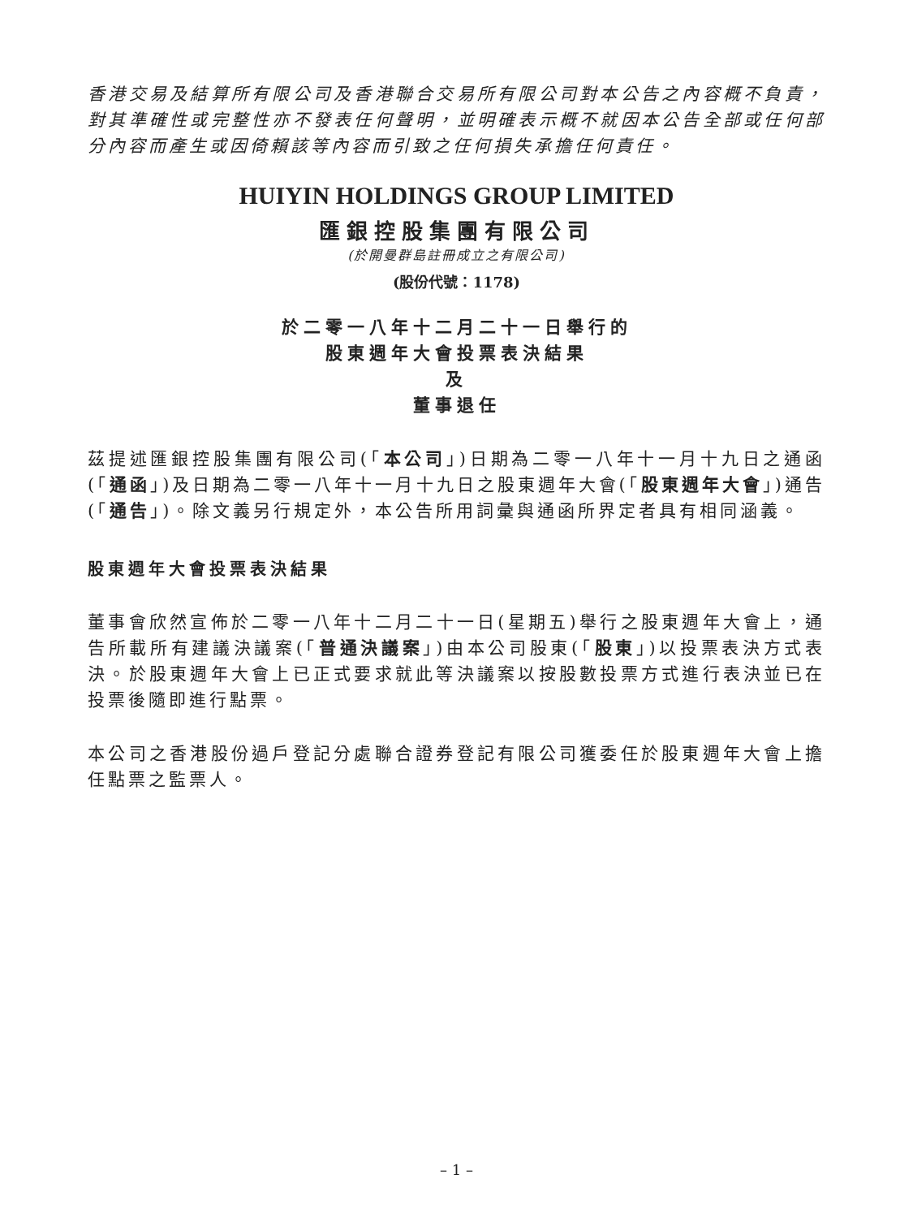香港交易及結算所有限公司及香港聯合交易所有限公司對本公告之內容概不負責，對其準確性或完整性亦不發表任何聲明，並明確表示概不就因本公告全部或任何部分內容而產生或因倚賴該等內容而引致之任何損失承擔任何責任。
HUIYIN HOLDINGS GROUP LIMITED
匯銀控股集團有限公司
(於開曼群島註冊成立之有限公司)
(股份代號：1178)
於二零一八年十二月二十一日舉行的
股東週年大會投票表決結果
及
董事退任
茲提述匯銀控股集團有限公司(「本公司」)日期為二零一八年十一月十九日之通函(「通函」)及日期為二零一八年十一月十九日之股東週年大會(「股東週年大會」)通告(「通告」)。除文義另行規定外，本公告所用詞彙與通函所界定者具有相同涵義。
股東週年大會投票表決結果
董事會欣然宣佈於二零一八年十二月二十一日(星期五)舉行之股東週年大會上，通告所載所有建議決議案(「普通決議案」)由本公司股東(「股東」)以投票表決方式表決。於股東週年大會上已正式要求就此等決議案以按股數投票方式進行表決並已在投票後隨即進行點票。
本公司之香港股份過戶登記分處聯合證券登記有限公司獲委任於股東週年大會上擔任點票之監票人。
– 1 –